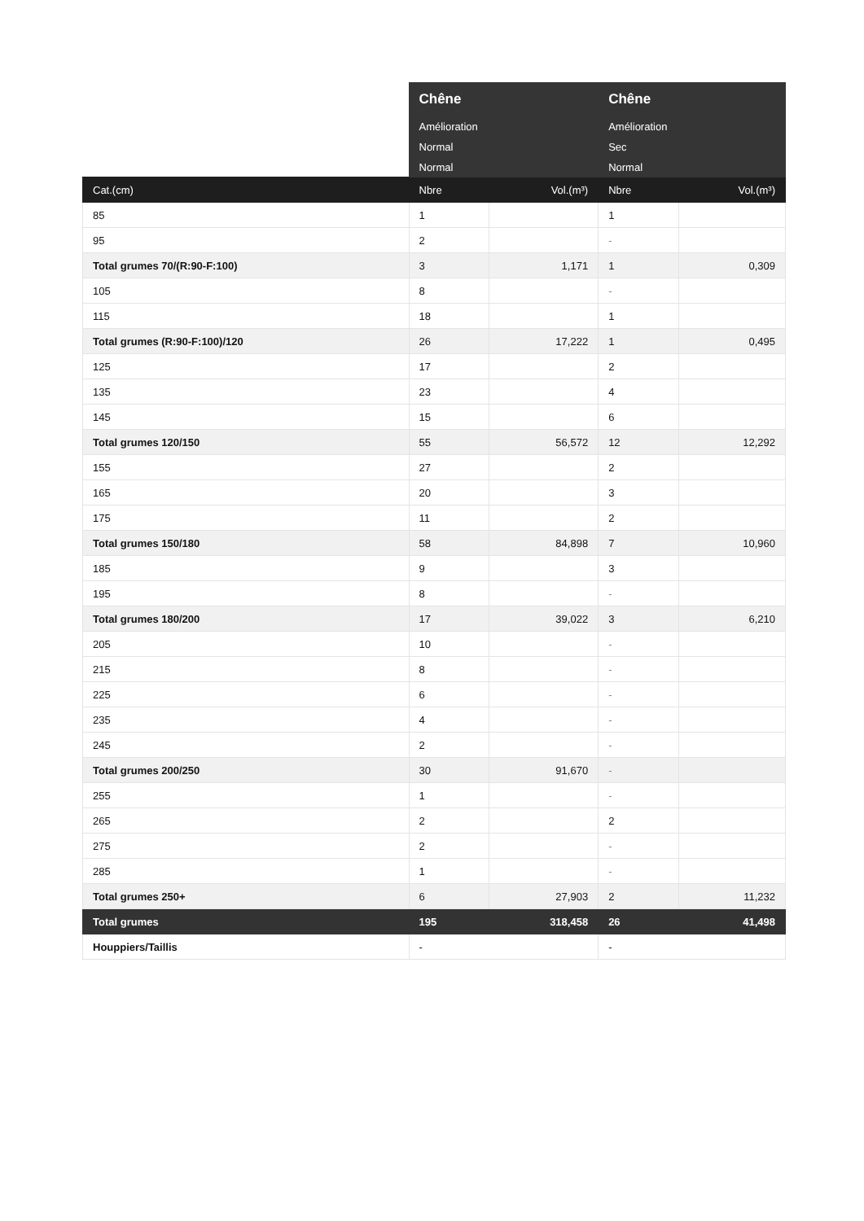| | Chêne | | Chêne | |
| --- | --- | --- | --- | --- |
| | Amélioration | | Amélioration | |
| | Normal | | Sec | |
| | Normal | | Normal | |
| Cat.(cm) | Nbre | Vol.(m³) | Nbre | Vol.(m³) |
| 85 | 1 | | 1 | |
| 95 | 2 | | - | |
| Total grumes 70/(R:90-F:100) | 3 | 1,171 | 1 | 0,309 |
| 105 | 8 | | - | |
| 115 | 18 | | 1 | |
| Total grumes (R:90-F:100)/120 | 26 | 17,222 | 1 | 0,495 |
| 125 | 17 | | 2 | |
| 135 | 23 | | 4 | |
| 145 | 15 | | 6 | |
| Total grumes 120/150 | 55 | 56,572 | 12 | 12,292 |
| 155 | 27 | | 2 | |
| 165 | 20 | | 3 | |
| 175 | 11 | | 2 | |
| Total grumes 150/180 | 58 | 84,898 | 7 | 10,960 |
| 185 | 9 | | 3 | |
| 195 | 8 | | - | |
| Total grumes 180/200 | 17 | 39,022 | 3 | 6,210 |
| 205 | 10 | | - | |
| 215 | 8 | | - | |
| 225 | 6 | | - | |
| 235 | 4 | | - | |
| 245 | 2 | | - | |
| Total grumes 200/250 | 30 | 91,670 | - | |
| 255 | 1 | | - | |
| 265 | 2 | | 2 | |
| 275 | 2 | | - | |
| 285 | 1 | | - | |
| Total grumes 250+ | 6 | 27,903 | 2 | 11,232 |
| Total grumes | 195 | 318,458 | 26 | 41,498 |
| Houppiers/Taillis | - | | - | |